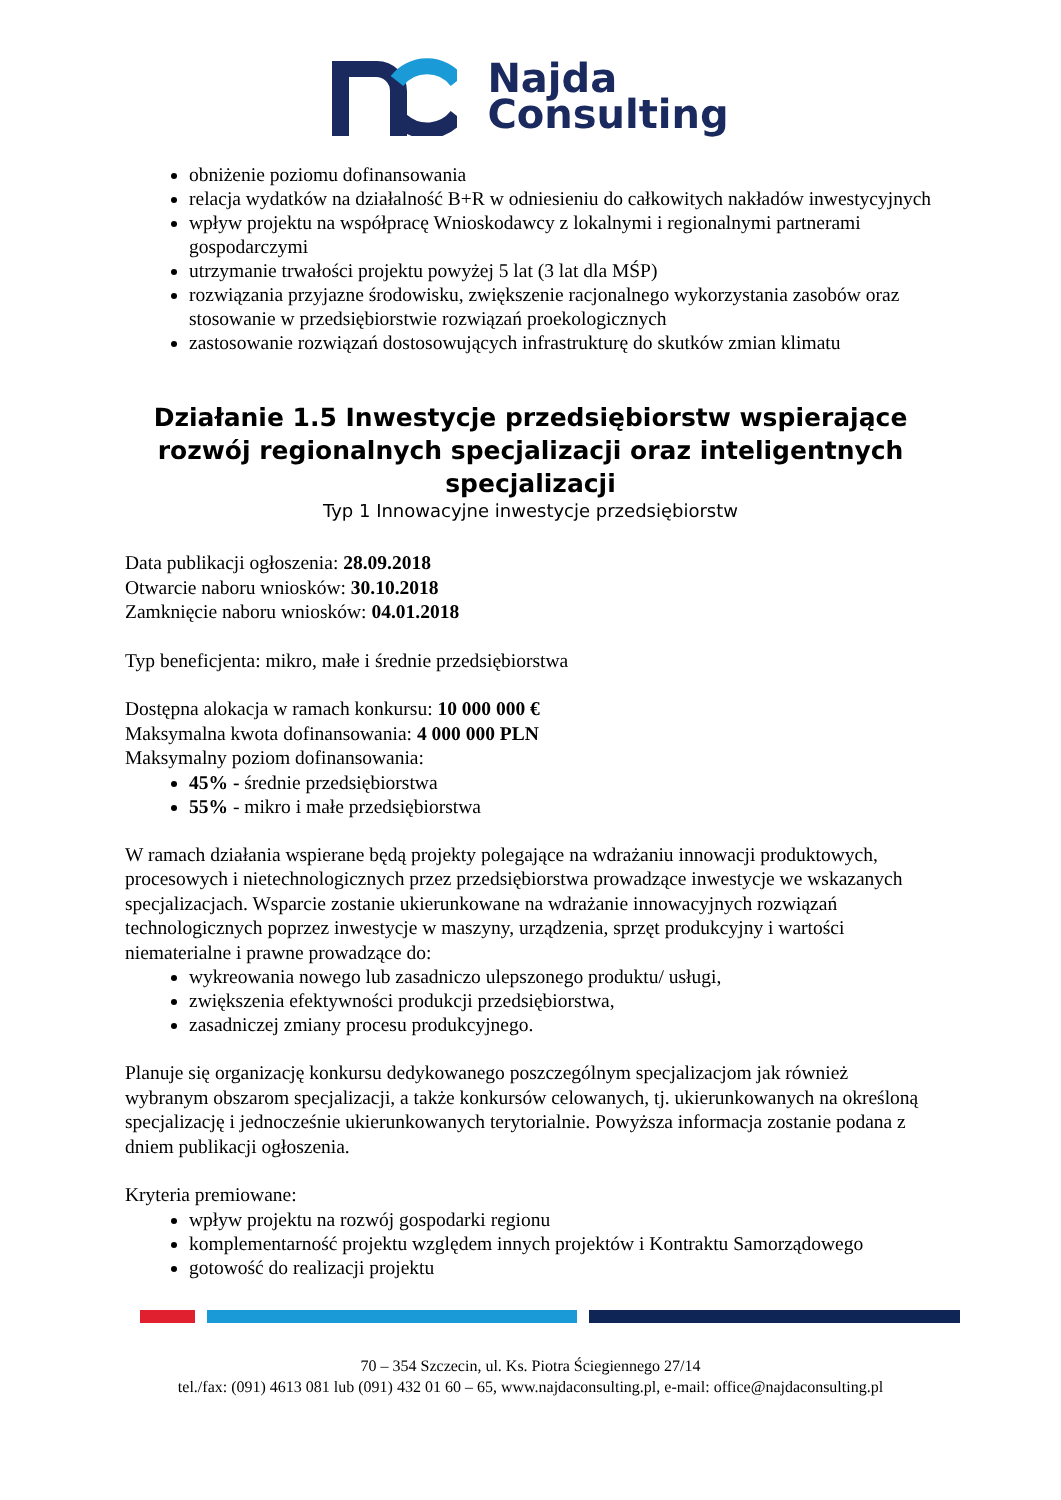Najda
Consulting
obniżenie poziomu dofinansowania
relacja wydatków na działalność B+R w odniesieniu do całkowitych nakładów inwestycyjnych
wpływ projektu na współpracę Wnioskodawcy z lokalnymi i regionalnymi partnerami gospodarczymi
utrzymanie trwałości projektu powyżej 5 lat (3 lat dla MŚP)
rozwiązania przyjazne środowisku, zwiększenie racjonalnego wykorzystania zasobów oraz stosowanie w przedsiębiorstwie rozwiązań proekologicznych
zastosowanie rozwiązań dostosowujących infrastrukturę do skutków zmian klimatu
Działanie 1.5 Inwestycje przedsiębiorstw wspierające rozwój regionalnych specjalizacji oraz inteligentnych specjalizacji
Typ 1 Innowacyjne inwestycje przedsiębiorstw
Data publikacji ogłoszenia: 28.09.2018
Otwarcie naboru wniosków: 30.10.2018
Zamknięcie naboru wniosków: 04.01.2018
Typ beneficjenta: mikro, małe i średnie przedsiębiorstwa
Dostępna alokacja w ramach konkursu: 10 000 000 €
Maksymalna kwota dofinansowania: 4 000 000 PLN
Maksymalny poziom dofinansowania:
45% - średnie przedsiębiorstwa
55% - mikro i małe przedsiębiorstwa
W ramach działania wspierane będą projekty polegające na wdrażaniu innowacji produktowych, procesowych i nietechnologicznych przez przedsiębiorstwa prowadzące inwestycje we wskazanych specjalizacjach. Wsparcie zostanie ukierunkowane na wdrażanie innowacyjnych rozwiązań technologicznych poprzez inwestycje w maszyny, urządzenia, sprzęt produkcyjny i wartości niematerialne i prawne prowadzące do:
wykreowania nowego lub zasadniczo ulepszonego produktu/ usługi,
zwiększenia efektywności produkcji przedsiębiorstwa,
zasadniczej zmiany procesu produkcyjnego.
Planuje się organizację konkursu dedykowanego poszczególnym specjalizacjom jak również wybranym obszarom specjalizacji, a także konkursów celowanych, tj. ukierunkowanych na określoną specjalizację i jednocześnie ukierunkowanych terytorialnie. Powyższa informacja zostanie podana z dniem publikacji ogłoszenia.
Kryteria premiowane:
wpływ projektu na rozwój gospodarki regionu
komplementarność projektu względem innych projektów i Kontraktu Samorządowego
gotowość do realizacji projektu
70 – 354 Szczecin, ul. Ks. Piotra Ściegiennego 27/14
tel./fax: (091) 4613 081 lub (091) 432 01 60 – 65, www.najdaconsulting.pl, e-mail: office@najdaconsulting.pl